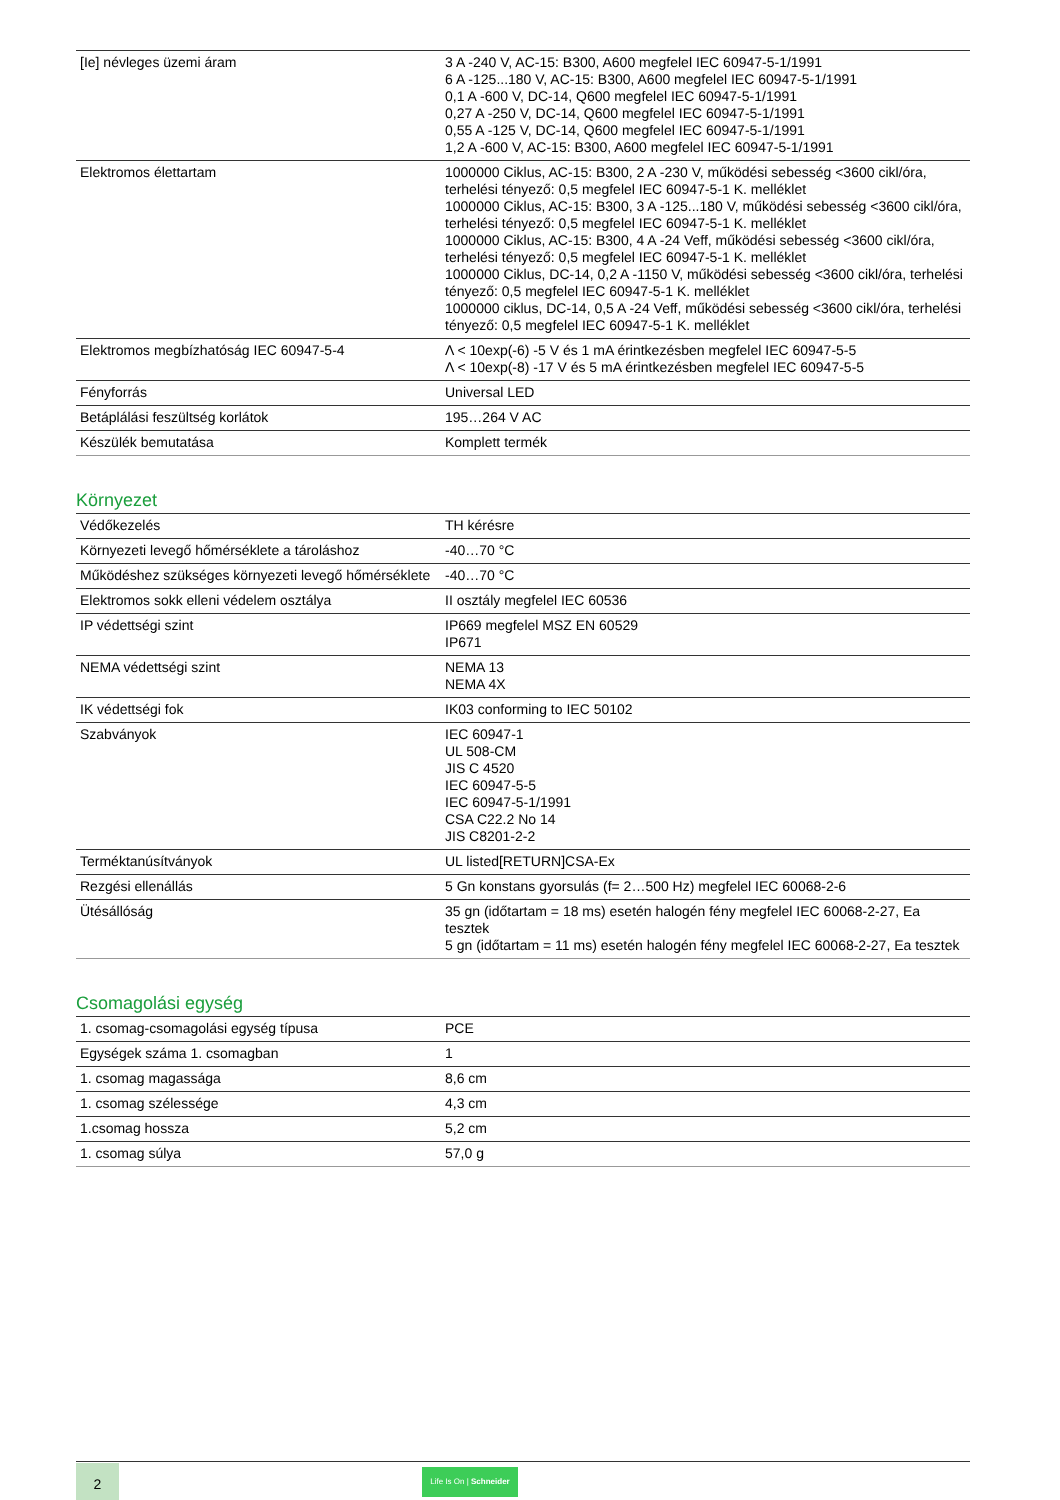| [Ie] névleges üzemi áram | 3 A -240 V, AC-15: B300, A600 megfelel IEC 60947-5-1/1991 6 A -125...180 V, AC-15: B300, A600 megfelel IEC 60947-5-1/1991 0,1 A -600 V, DC-14, Q600 megfelel IEC 60947-5-1/1991 0,27 A -250 V, DC-14, Q600 megfelel IEC 60947-5-1/1991 0,55 A -125 V, DC-14, Q600 megfelel IEC 60947-5-1/1991 1,2 A -600 V, AC-15: B300, A600 megfelel IEC 60947-5-1/1991 |
| Elektromos élettartam | 1000000 Ciklus, AC-15: B300, 2 A -230 V, működési sebesség <3600 cikl/óra, terhelési tényező: 0,5 megfelel IEC 60947-5-1 K. melléklet 1000000 Ciklus, AC-15: B300, 3 A -125...180 V, működési sebesség <3600 cikl/óra, terhelési tényező: 0,5 megfelel IEC 60947-5-1 K. melléklet 1000000 Ciklus, AC-15: B300, 4 A -24 Veff, működési sebesség <3600 cikl/óra, terhelési tényező: 0,5 megfelel IEC 60947-5-1 K. melléklet 1000000 Ciklus, DC-14, 0,2 A -1150 V, működési sebesség <3600 cikl/óra, terhelési tényező: 0,5 megfelel IEC 60947-5-1 K. melléklet 1000000 ciklus, DC-14, 0,5 A -24 Veff, működési sebesség <3600 cikl/óra, terhelési tényező: 0,5 megfelel IEC 60947-5-1 K. melléklet |
| Elektromos megbízhatóság IEC 60947-5-4 | Λ < 10exp(-6) -5 V és 1 mA érintkezésben megfelel IEC 60947-5-5 Λ < 10exp(-8) -17 V és 5 mA érintkezésben megfelel IEC 60947-5-5 |
| Fényforrás | Universal LED |
| Betáplálási feszültség korlátok | 195…264 V AC |
| Készülék bemutatása | Komplett termék |
Környezet
| Védőkezelés | TH kérésre |
| Környezeti levegő hőmérséklete a tároláshoz | -40…70 °C |
| Működéshez szükséges környezeti levegő hőmérséklete | -40…70 °C |
| Elektromos sokk elleni védelem osztálya | II osztály megfelel IEC 60536 |
| IP védettségi szint | IP669 megfelel MSZ EN 60529 IP671 |
| NEMA védettségi szint | NEMA 13 NEMA 4X |
| IK védettségi fok | IK03 conforming to IEC 50102 |
| Szabványok | IEC 60947-1 UL 508-CM JIS C 4520 IEC 60947-5-5 IEC 60947-5-1/1991 CSA C22.2 No 14 JIS C8201-2-2 |
| Terméktanúsítványok | UL listed[RETURN]CSA-Ex |
| Rezgési ellenállás | 5 Gn konstans gyorsulás (f= 2…500 Hz) megfelel IEC 60068-2-6 |
| Ütésállóság | 35 gn (időtartam = 18 ms) esetén halogén fény megfelel IEC 60068-2-27, Ea tesztek 5 gn (időtartam = 11 ms) esetén halogén fény megfelel IEC 60068-2-27, Ea tesztek |
Csomagolási egység
| 1. csomag-csomagolási egység típusa | PCE |
| Egységek száma 1. csomagban | 1 |
| 1. csomag magassága | 8,6 cm |
| 1. csomag szélessége | 4,3 cm |
| 1.csomag hossza | 5,2 cm |
| 1. csomag súlya | 57,0 g |
2
Life Is On | Schneider